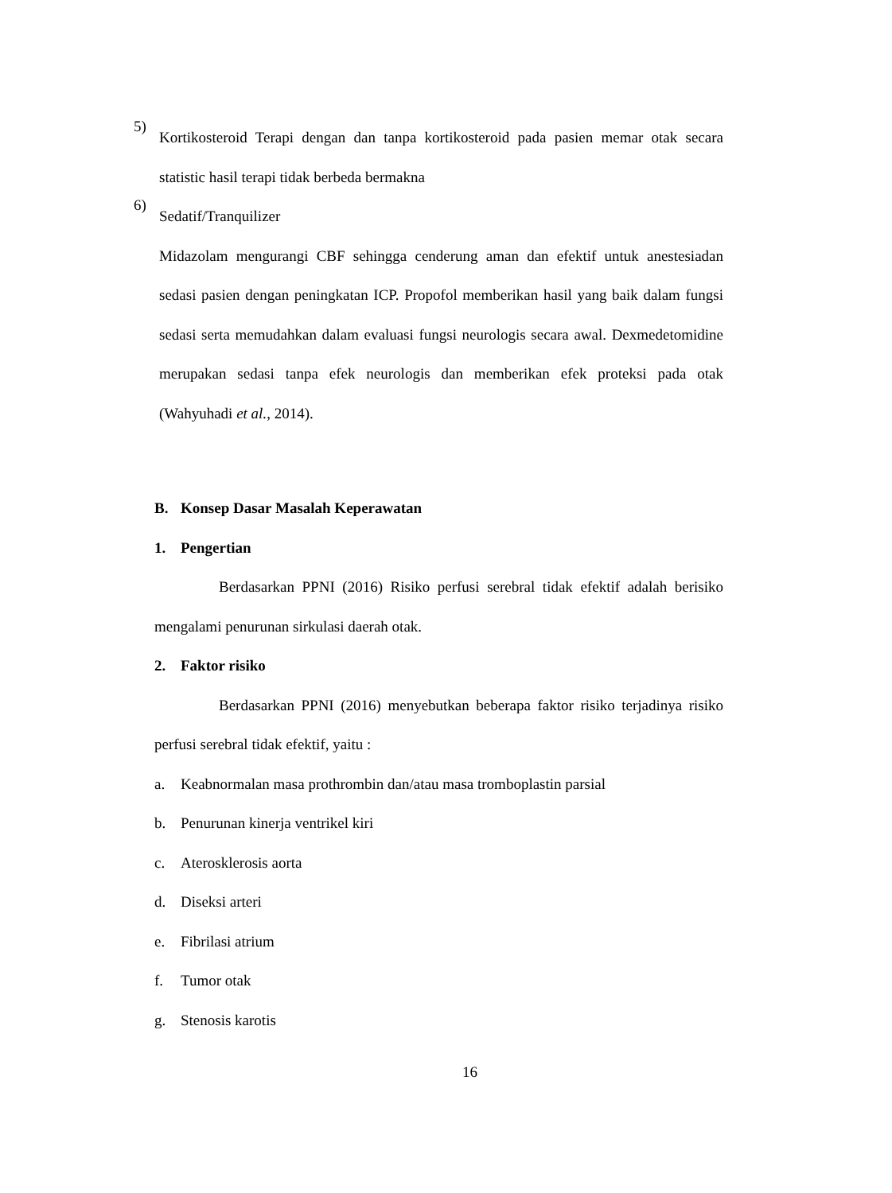5)
Kortikosteroid Terapi dengan dan tanpa kortikosteroid pada pasien memar otak secara statistic hasil terapi tidak berbeda bermakna
6)
Sedatif/Tranquilizer
Midazolam mengurangi CBF sehingga cenderung aman dan efektif untuk anestesiadan sedasi pasien dengan peningkatan ICP. Propofol memberikan hasil yang baik dalam fungsi sedasi serta memudahkan dalam evaluasi fungsi neurologis secara awal. Dexmedetomidine merupakan sedasi tanpa efek neurologis dan memberikan efek proteksi pada otak (Wahyuhadi et al., 2014).
B. Konsep Dasar Masalah Keperawatan
1. Pengertian
Berdasarkan PPNI (2016) Risiko perfusi serebral tidak efektif adalah berisiko mengalami penurunan sirkulasi daerah otak.
2. Faktor risiko
Berdasarkan PPNI (2016) menyebutkan beberapa faktor risiko terjadinya risiko perfusi serebral tidak efektif, yaitu :
a. Keabnormalan masa prothrombin dan/atau masa tromboplastin parsial
b. Penurunan kinerja ventrikel kiri
c. Aterosklerosis aorta
d. Diseksi arteri
e. Fibrilasi atrium
f. Tumor otak
g. Stenosis karotis
16